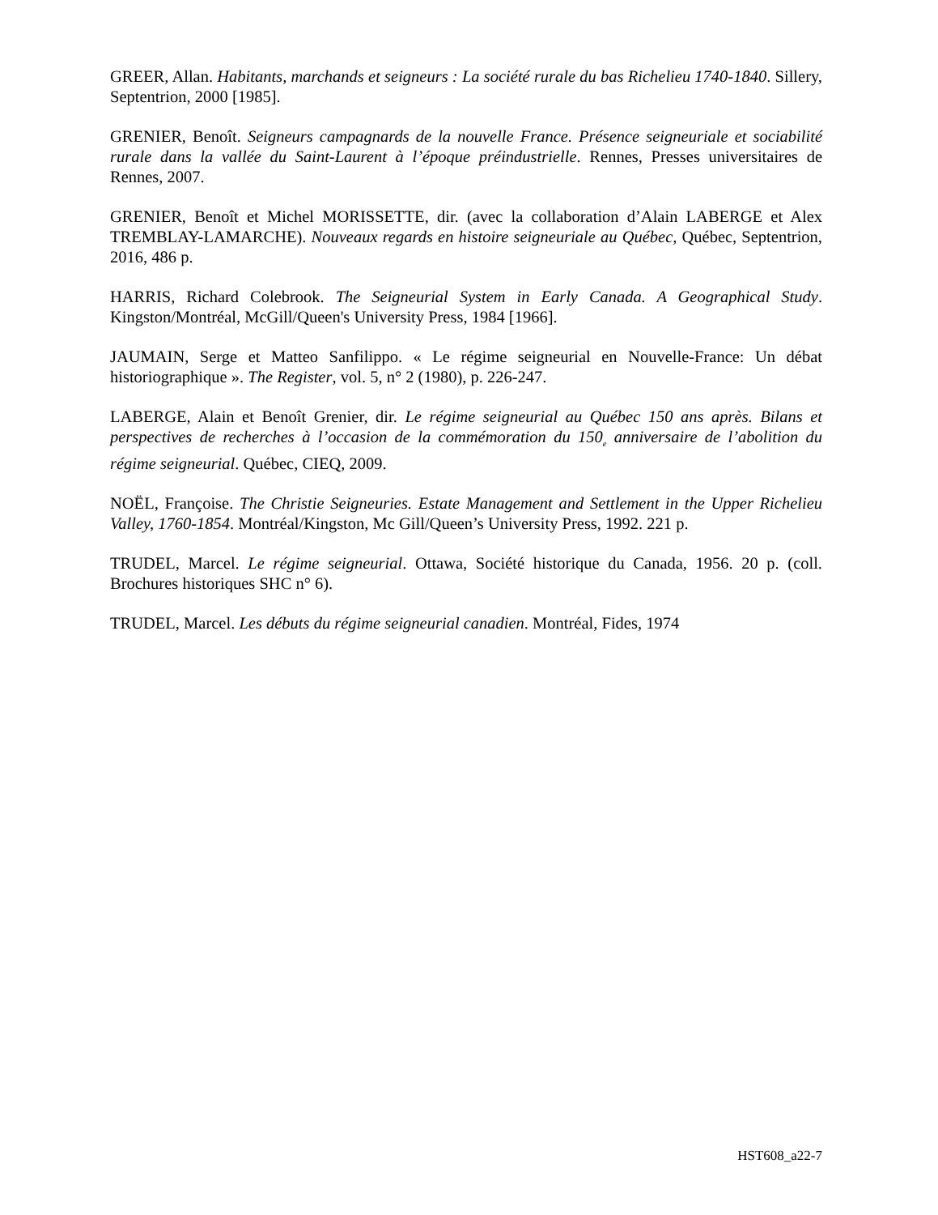GREER, Allan. Habitants, marchands et seigneurs : La société rurale du bas Richelieu 1740-1840. Sillery, Septentrion, 2000 [1985].
GRENIER, Benoît. Seigneurs campagnards de la nouvelle France. Présence seigneuriale et sociabilité rurale dans la vallée du Saint-Laurent à l’époque préindustrielle. Rennes, Presses universitaires de Rennes, 2007.
GRENIER, Benoît et Michel MORISSETTE, dir. (avec la collaboration d’Alain LABERGE et Alex TREMBLAY-LAMARCHE). Nouveaux regards en histoire seigneuriale au Québec, Québec, Septentrion, 2016, 486 p.
HARRIS, Richard Colebrook. The Seigneurial System in Early Canada. A Geographical Study. Kingston/Montréal, McGill/Queen's University Press, 1984 [1966].
JAUMAIN, Serge et Matteo Sanfilippo. « Le régime seigneurial en Nouvelle-France: Un débat historiographique ». The Register, vol. 5, n° 2 (1980), p. 226-247.
LABERGE, Alain et Benoît Grenier, dir. Le régime seigneurial au Québec 150 ans après. Bilans et perspectives de recherches à l’occasion de la commémoration du 150<sub>e</sub> anniversaire de l’abolition du régime seigneurial. Québec, CIEQ, 2009.
NOËL, Françoise. The Christie Seigneuries. Estate Management and Settlement in the Upper Richelieu Valley, 1760-1854. Montréal/Kingston, Mc Gill/Queen’s University Press, 1992. 221 p.
TRUDEL, Marcel. Le régime seigneurial. Ottawa, Société historique du Canada, 1956. 20 p. (coll. Brochures historiques SHC n° 6).
TRUDEL, Marcel. Les débuts du régime seigneurial canadien. Montréal, Fides, 1974
HST608_a22-7